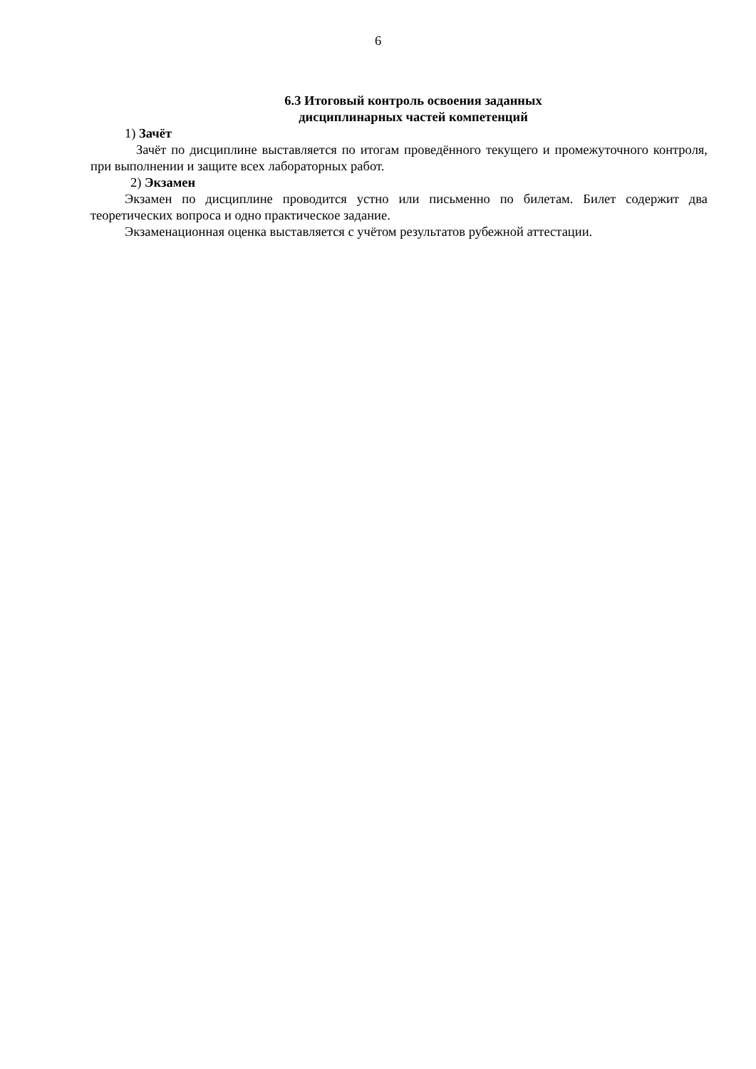6
6.3 Итоговый контроль освоения заданных
дисциплинарных частей компетенций
1) Зачёт
Зачёт по дисциплине выставляется по итогам проведённого текущего и промежуточного контроля, при выполнении и защите всех лабораторных работ.
2) Экзамен
Экзамен по дисциплине проводится устно или письменно по билетам. Билет содержит два теоретических вопроса и одно практическое задание.
Экзаменационная оценка выставляется с учётом результатов рубежной аттестации.